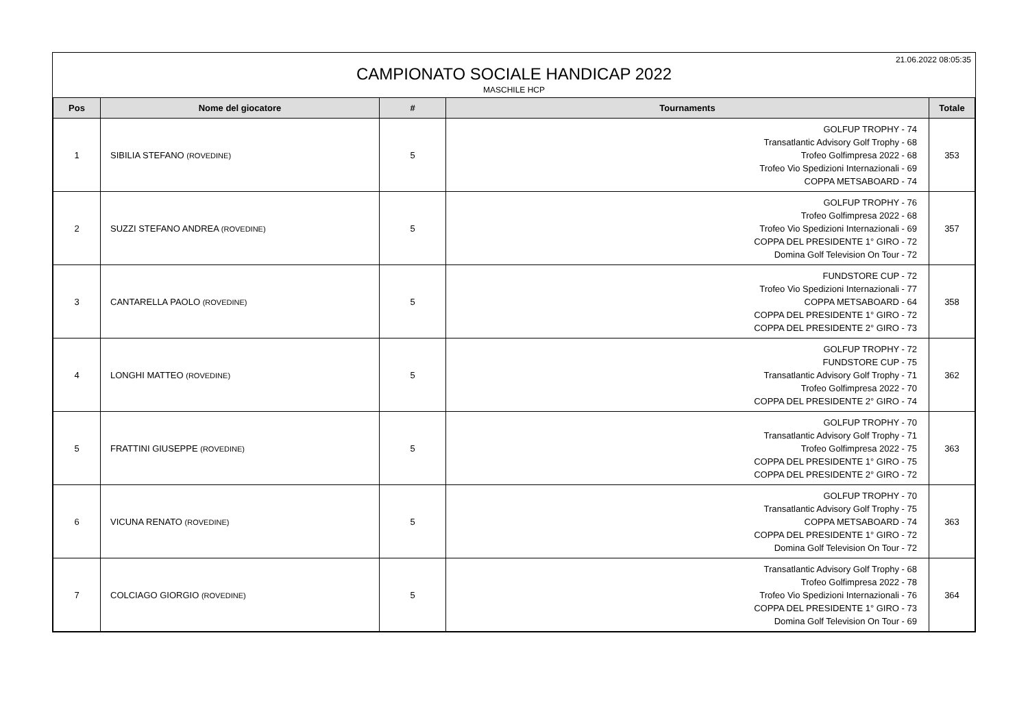21.06.2022 08:05:35
CAMPIONATO SOCIALE HANDICAP 2022
MASCHILE HCP
| Pos | Nome del giocatore | # | Tournaments | Totale |
| --- | --- | --- | --- | --- |
| 1 | SIBILIA STEFANO (ROVEDINE) | 5 | GOLFUP TROPHY - 74 Transatlantic Advisory Golf Trophy - 68 Trofeo Golfimpresa 2022 - 68 Trofeo Vio Spedizioni Internazionali - 69 COPPA METSABOARD - 74 | 353 |
| 2 | SUZZI STEFANO ANDREA (ROVEDINE) | 5 | GOLFUP TROPHY - 76 Trofeo Golfimpresa 2022 - 68 Trofeo Vio Spedizioni Internazionali - 69 COPPA DEL PRESIDENTE 1° GIRO - 72 Domina Golf Television On Tour - 72 | 357 |
| 3 | CANTARELLA PAOLO (ROVEDINE) | 5 | FUNDSTORE CUP - 72 Trofeo Vio Spedizioni Internazionali - 77 COPPA METSABOARD - 64 COPPA DEL PRESIDENTE 1° GIRO - 72 COPPA DEL PRESIDENTE 2° GIRO - 73 | 358 |
| 4 | LONGHI MATTEO (ROVEDINE) | 5 | GOLFUP TROPHY - 72 FUNDSTORE CUP - 75 Transatlantic Advisory Golf Trophy - 71 Trofeo Golfimpresa 2022 - 70 COPPA DEL PRESIDENTE 2° GIRO - 74 | 362 |
| 5 | FRATTINI GIUSEPPE (ROVEDINE) | 5 | GOLFUP TROPHY - 70 Transatlantic Advisory Golf Trophy - 71 Trofeo Golfimpresa 2022 - 75 COPPA DEL PRESIDENTE 1° GIRO - 75 COPPA DEL PRESIDENTE 2° GIRO - 72 | 363 |
| 6 | VICUNA RENATO (ROVEDINE) | 5 | GOLFUP TROPHY - 70 Transatlantic Advisory Golf Trophy - 75 COPPA METSABOARD - 74 COPPA DEL PRESIDENTE 1° GIRO - 72 Domina Golf Television On Tour - 72 | 363 |
| 7 | COLCIAGO GIORGIO (ROVEDINE) | 5 | Transatlantic Advisory Golf Trophy - 68 Trofeo Golfimpresa 2022 - 78 Trofeo Vio Spedizioni Internazionali - 76 COPPA DEL PRESIDENTE 1° GIRO - 73 Domina Golf Television On Tour - 69 | 364 |